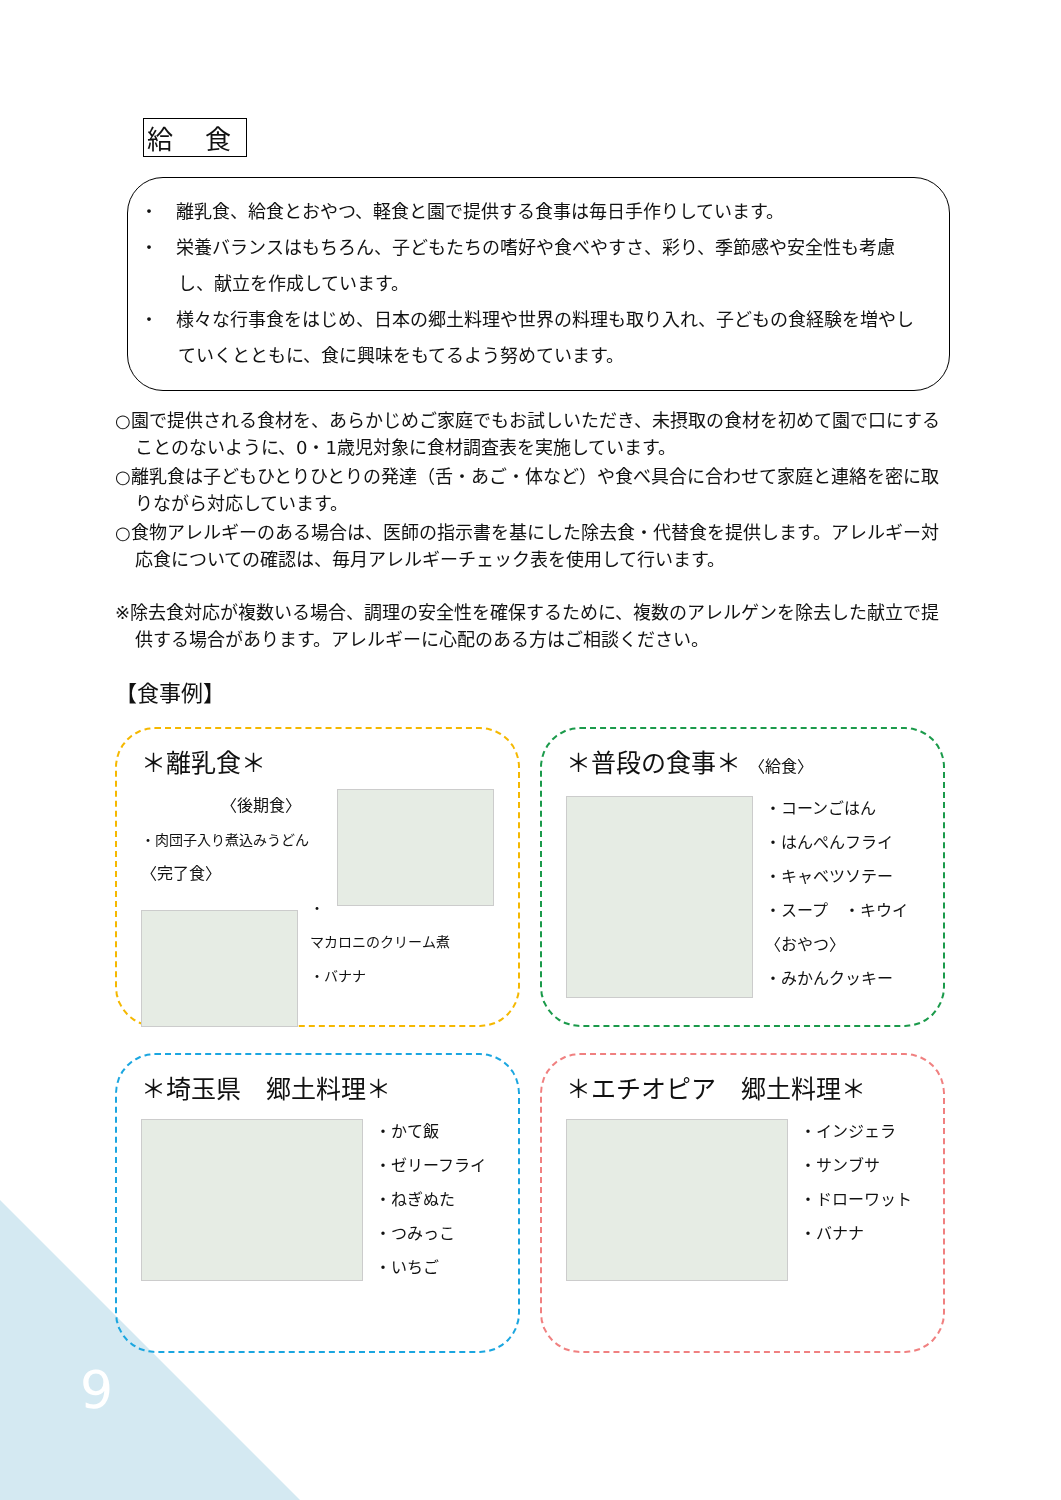給 食
・　離乳食、給食とおやつ、軽食と園で提供する食事は毎日手作りしています。
・　栄養バランスはもちろん、子どもたちの嗜好や食べやすさ、彩り、季節感や安全性も考慮し、献立を作成しています。
・　様々な行事食をはじめ、日本の郷土料理や世界の料理も取り入れ、子どもの食経験を増やしていくとともに、食に興味をもてるよう努めています。
○園で提供される食材を、あらかじめご家庭でもお試しいただき、未摂取の食材を初めて園で口にすることのないように、0・1歳児対象に食材調査表を実施しています。
○離乳食は子どもひとりひとりの発達（舌・あご・体など）や食べ具合に合わせて家庭と連絡を密に取りながら対応しています。
○食物アレルギーのある場合は、医師の指示書を基にした除去食・代替食を提供します。アレルギー対応食についての確認は、毎月アレルギーチェック表を使用して行います。
※除去食対応が複数いる場合、調理の安全性を確保するために、複数のアレルゲンを除去した献立で提供する場合があります。アレルギーに心配のある方はご相談ください。
【食事例】
＊離乳食＊
〈後期食〉
・肉団子入り煮込みうどん
〈完了食〉
・マカロニのクリーム煮
・バナナ
＊普段の食事＊ 〈給食〉
・コーンごはん
・はんぺんフライ
・キャベツソテー
・スープ　・キウイ
〈おやつ〉
・みかんクッキー
＊埼玉県　郷土料理＊
・かて飯
・ゼリーフライ
・ねぎぬた
・つみっこ
・いちご
＊エチオピア　郷土料理＊
・インジェラ
・サンブサ
・ドローワット
・バナナ
9